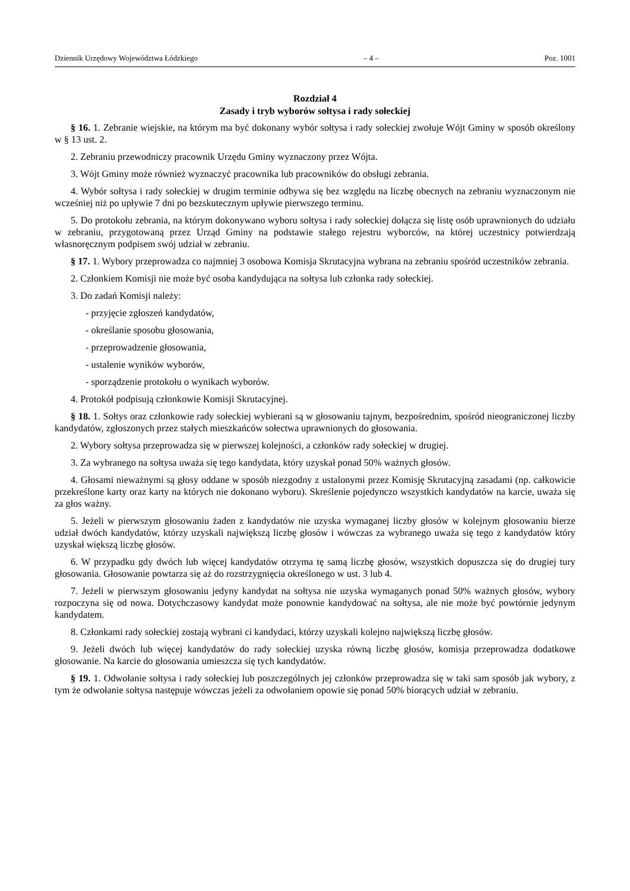Dziennik Urzędowy Województwa Łódzkiego – 4 – Poz. 1001
Rozdział 4
Zasady i tryb wyborów sołtysa i rady sołeckiej
§ 16. 1. Zebranie wiejskie, na którym ma być dokonany wybór sołtysa i rady sołeckiej zwołuje Wójt Gminy w sposób określony w § 13 ust. 2.
2. Zebraniu przewodniczy pracownik Urzędu Gminy wyznaczony przez Wójta.
3. Wójt Gminy może również wyznaczyć pracownika lub pracowników do obsługi zebrania.
4. Wybór sołtysa i rady sołeckiej w drugim terminie odbywa się bez względu na liczbę obecnych na zebraniu wyznaczonym nie wcześniej niż po upływie 7 dni po bezskutecznym upływie pierwszego terminu.
5. Do protokołu zebrania, na którym dokonywano wyboru sołtysa i rady sołeckiej dołącza się listę osób uprawnionych do udziału w zebraniu, przygotowaną przez Urząd Gminy na podstawie stałego rejestru wyborców, na której uczestnicy potwierdzają własnoręcznym podpisem swój udział w zebraniu.
§ 17. 1. Wybory przeprowadza co najmniej 3 osobowa Komisja Skrutacyjna wybrana na zebraniu spośród uczestników zebrania.
2. Członkiem Komisji nie może być osoba kandydująca na sołtysa lub członka rady sołeckiej.
3. Do zadań Komisji należy:
- przyjęcie zgłoszeń kandydatów,
- określanie sposobu głosowania,
- przeprowadzenie głosowania,
- ustalenie wyników wyborów,
- sporządzenie protokołu o wynikach wyborów.
4. Protokół podpisują członkowie Komisji Skrutacyjnej.
§ 18. 1. Sołtys oraz członkowie rady sołeckiej wybierani są w głosowaniu tajnym, bezpośrednim, spośród nieograniczonej liczby kandydatów, zgłoszonych przez stałych mieszkańców sołectwa uprawnionych do głosowania.
2. Wybory sołtysa przeprowadza się w pierwszej kolejności, a członków rady sołeckiej w drugiej.
3. Za wybranego na sołtysa uważa się tego kandydata, który uzyskał ponad 50% ważnych głosów.
4. Głosami nieważnymi są głosy oddane w sposób niezgodny z ustalonymi przez Komisję Skrutacyjną zasadami (np. całkowicie przekreślone karty oraz karty na których nie dokonano wyboru). Skreślenie pojedynczo wszystkich kandydatów na karcie, uważa się za głos ważny.
5. Jeżeli w pierwszym głosowaniu żaden z kandydatów nie uzyska wymaganej liczby głosów w kolejnym głosowaniu bierze udział dwóch kandydatów, którzy uzyskali największą liczbę głosów i wówczas za wybranego uważa się tego z kandydatów który uzyskał większą liczbę głosów.
6. W przypadku gdy dwóch lub więcej kandydatów otrzyma tę samą liczbę głosów, wszystkich dopuszcza się do drugiej tury głosowania. Głosowanie powtarza się aż do rozstrzygnięcia określonego w ust. 3 lub 4.
7. Jeżeli w pierwszym głosowaniu jedyny kandydat na sołtysa nie uzyska wymaganych ponad 50% ważnych głosów, wybory rozpoczyna się od nowa. Dotychczasowy kandydat może ponownie kandydować na sołtysa, ale nie może być powtórnie jedynym kandydatem.
8. Członkami rady sołeckiej zostają wybrani ci kandydaci, którzy uzyskali kolejno największą liczbę głosów.
9. Jeżeli dwóch lub więcej kandydatów do rady sołeckiej uzyska równą liczbę głosów, komisja przeprowadza dodatkowe głosowanie. Na karcie do głosowania umieszcza się tych kandydatów.
§ 19. 1. Odwołanie sołtysa i rady sołeckiej lub poszczególnych jej członków przeprowadza się w taki sam sposób jak wybory, z tym że odwołanie sołtysa następuje wówczas jeżeli za odwołaniem opowie się ponad 50% biorących udział w zebraniu.